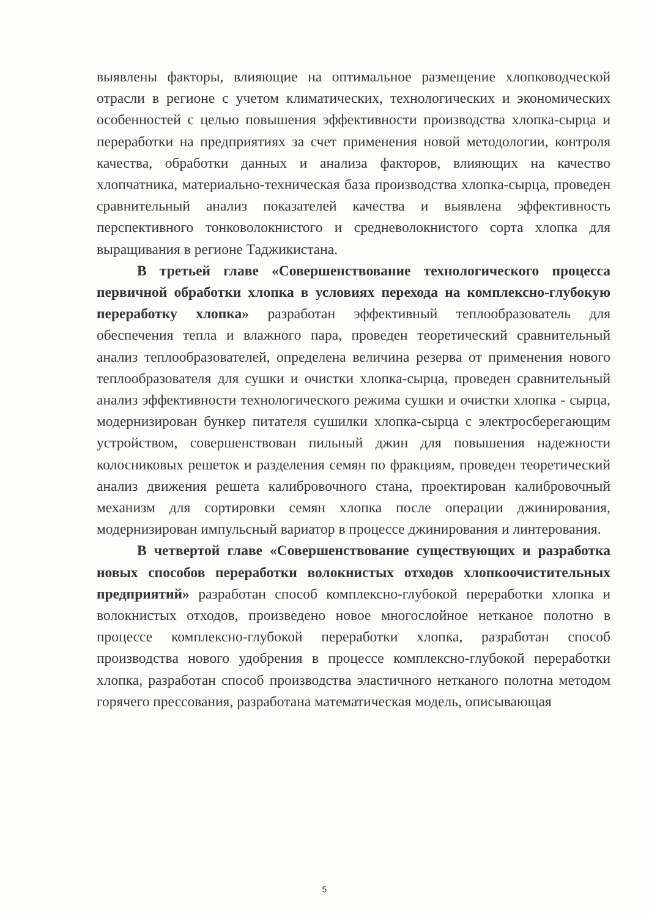выявлены факторы, влияющие на оптимальное размещение хлопководческой отрасли в регионе с учетом климатических, технологических и экономических особенностей с целью повышения эффективности производства хлопка-сырца и переработки на предприятиях за счет применения новой методологии, контроля качества, обработки данных и анализа факторов, влияющих на качество хлопчатника, материально-техническая база производства хлопка-сырца, проведен сравнительный анализ показателей качества и выявлена эффективность перспективного тонковолокнистого и средневолокнистого сорта хлопка для выращивания в регионе Таджикистана.
В третьей главе «Совершенствование технологического процесса первичной обработки хлопка в условиях перехода на комплексно-глубокую переработку хлопка» разработан эффективный теплообразователь для обеспечения тепла и влажного пара, проведен теоретический сравнительный анализ теплообразователей, определена величина резерва от применения нового теплообразователя для сушки и очистки хлопка-сырца, проведен сравнительный анализ эффективности технологического режима сушки и очистки хлопка - сырца, модернизирован бункер питателя сушилки хлопка-сырца с электросберегающим устройством, совершенствован пильный джин для повышения надежности колосниковых решеток и разделения семян по фракциям, проведен теоретический анализ движения решета калибровочного стана, проектирован калибровочный механизм для сортировки семян хлопка после операции джинирования, модернизирован импульсный вариатор в процессе джинирования и линтерования.
В четвертой главе «Совершенствование существующих и разработка новых способов переработки волокнистых отходов хлопкоочистительных предприятий» разработан способ комплексно-глубокой переработки хлопка и волокнистых отходов, произведено новое многослойное нетканое полотно в процессе комплексно-глубокой переработки хлопка, разработан способ производства нового удобрения в процессе комплексно-глубокой переработки хлопка, разработан способ производства эластичного нетканого полотна методом горячего прессования, разработана математическая модель, описывающая
5